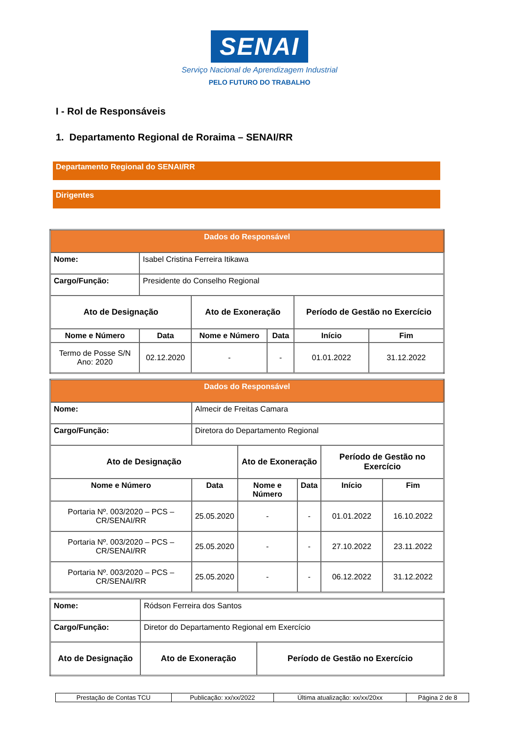SENAI
Serviço Nacional de Aprendizagem Industrial
PELO FUTURO DO TRABALHO
I - Rol de Responsáveis
1. Departamento Regional de Roraima – SENAI/RR
Departamento Regional do SENAI/RR
Dirigentes
| Dados do Responsável | | | | | |
| --- | --- | --- | --- | --- | --- |
| Nome: | Isabel Cristina Ferreira Itikawa | | | | |
| Cargo/Função: | Presidente do Conselho Regional | | | | |
| Ato de Designação | | Ato de Exoneração | | Período de Gestão no Exercício | |
| Nome e Número | Data | Nome e Número | Data | Início | Fim |
| Termo de Posse S/N Ano: 2020 | 02.12.2020 | - | - | 01.01.2022 | 31.12.2022 |
| Dados do Responsável | | | | | |
| --- | --- | --- | --- | --- | --- |
| Nome: | Almecir de Freitas Camara | | | | |
| Cargo/Função: | Diretora do Departamento Regional | | | | |
| Ato de Designação | | Ato de Exoneração | | Período de Gestão no Exercício | |
| Nome e Número | Data | Nome e Número | Data | Início | Fim |
| Portaria Nº. 003/2020 – PCS – CR/SENAI/RR | 25.05.2020 | - | - | 01.01.2022 | 16.10.2022 |
| Portaria Nº. 003/2020 – PCS – CR/SENAI/RR | 25.05.2020 | - | - | 27.10.2022 | 23.11.2022 |
| Portaria Nº. 003/2020 – PCS – CR/SENAI/RR | 25.05.2020 | - | - | 06.12.2022 | 31.12.2022 |
| Nome: | Ródson Ferreira dos Santos | |
| Cargo/Função: | Diretor do Departamento Regional em Exercício | |
| Ato de Designação | Ato de Exoneração | Período de Gestão no Exercício |
| Prestação de Contas TCU | Publicação: xx/xx/2022 | Última atualização: xx/xx/20xx | Página 2 de 8 |